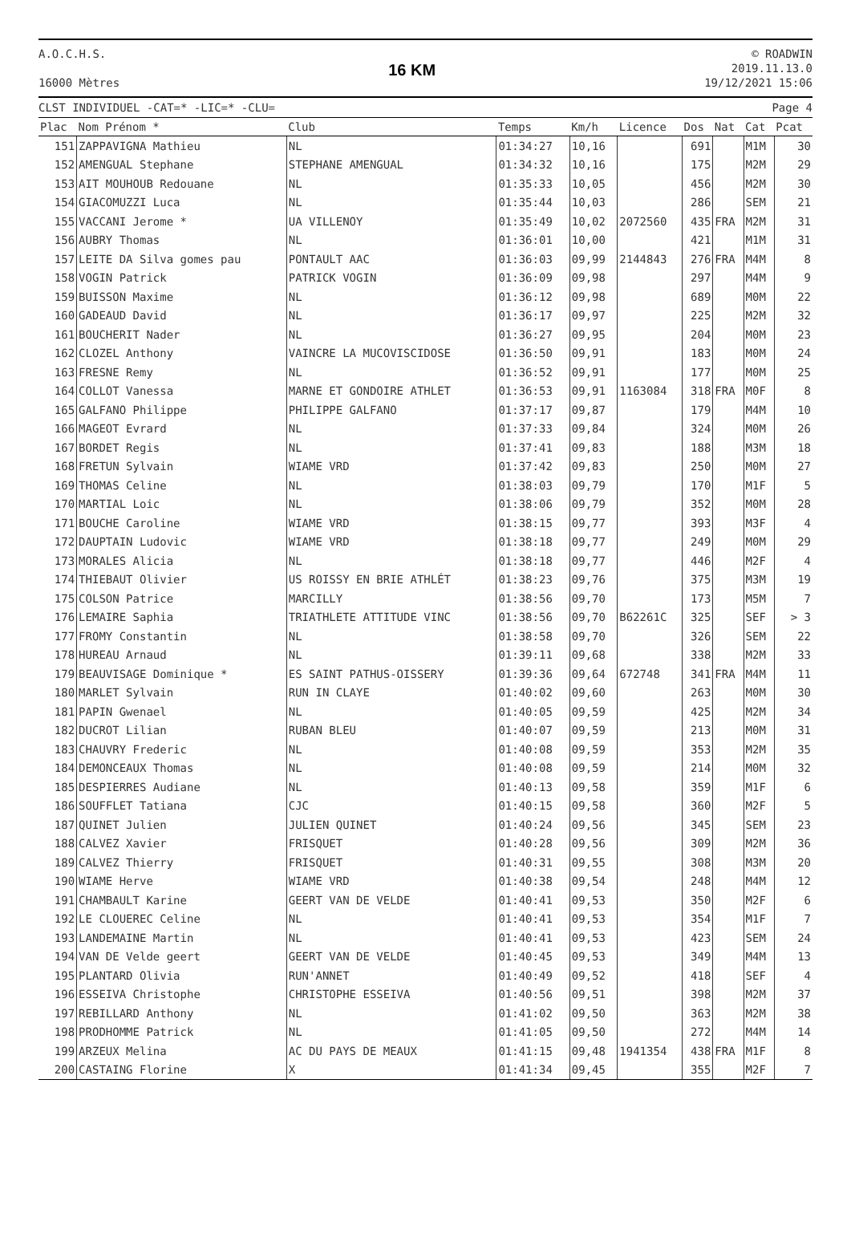A.O.C.H.S.
16000 Mètres
16 KM
© ROADWIN
2019.11.13.0
19/12/2021 15:06
CLST INDIVIDUEL -CAT=* -LIC=* -CLU=
Page 4
| Plac | Nom Prénom * | Club | Temps | Km/h | Licence | Dos | Nat | Cat | Pcat |
| --- | --- | --- | --- | --- | --- | --- | --- | --- | --- |
| 151 | ZAPPAVIGNA Mathieu | NL | 01:34:27 | 10,16 | | 691 | | M1M | 30 |
| 152 | AMENGUAL Stephane | STEPHANE AMENGUAL | 01:34:32 | 10,16 | | 175 | | M2M | 29 |
| 153 | AIT MOUHOUB Redouane | NL | 01:35:33 | 10,05 | | 456 | | M2M | 30 |
| 154 | GIACOMUZZI Luca | NL | 01:35:44 | 10,03 | | 286 | | SEM | 21 |
| 155 | VACCANI Jerome * | UA VILLENOY | 01:35:49 | 10,02 | 2072560 | 435 | FRA | M2M | 31 |
| 156 | AUBRY Thomas | NL | 01:36:01 | 10,00 | | 421 | | M1M | 31 |
| 157 | LEITE DA Silva gomes pau | PONTAULT AAC | 01:36:03 | 09,99 | 2144843 | 276 | FRA | M4M | 8 |
| 158 | VOGIN Patrick | PATRICK VOGIN | 01:36:09 | 09,98 | | 297 | | M4M | 9 |
| 159 | BUISSON Maxime | NL | 01:36:12 | 09,98 | | 689 | | M0M | 22 |
| 160 | GADEAUD David | NL | 01:36:17 | 09,97 | | 225 | | M2M | 32 |
| 161 | BOUCHERIT Nader | NL | 01:36:27 | 09,95 | | 204 | | M0M | 23 |
| 162 | CLOZEL Anthony | VAINCRE LA MUCOVISCIDOSE | 01:36:50 | 09,91 | | 183 | | M0M | 24 |
| 163 | FRESNE Remy | NL | 01:36:52 | 09,91 | | 177 | | M0M | 25 |
| 164 | COLLOT Vanessa | MARNE ET GONDOIRE ATHLET | 01:36:53 | 09,91 | 1163084 | 318 | FRA | M0F | 8 |
| 165 | GALFANO Philippe | PHILIPPE GALFANO | 01:37:17 | 09,87 | | 179 | | M4M | 10 |
| 166 | MAGEOT Evrard | NL | 01:37:33 | 09,84 | | 324 | | M0M | 26 |
| 167 | BORDET Regis | NL | 01:37:41 | 09,83 | | 188 | | M3M | 18 |
| 168 | FRETUN Sylvain | WIAME VRD | 01:37:42 | 09,83 | | 250 | | M0M | 27 |
| 169 | THOMAS Celine | NL | 01:38:03 | 09,79 | | 170 | | M1F | 5 |
| 170 | MARTIAL Loic | NL | 01:38:06 | 09,79 | | 352 | | M0M | 28 |
| 171 | BOUCHE Caroline | WIAME VRD | 01:38:15 | 09,77 | | 393 | | M3F | 4 |
| 172 | DAUPTAIN Ludovic | WIAME VRD | 01:38:18 | 09,77 | | 249 | | M0M | 29 |
| 173 | MORALES Alicia | NL | 01:38:18 | 09,77 | | 446 | | M2F | 4 |
| 174 | THIEBAUT Olivier | US ROISSY EN BRIE ATHLÉT | 01:38:23 | 09,76 | | 375 | | M3M | 19 |
| 175 | COLSON Patrice | MARCILLY | 01:38:56 | 09,70 | | 173 | | M5M | 7 |
| 176 | LEMAIRE Saphia | TRIATHLETE ATTITUDE VINC | 01:38:56 | 09,70 | B62261C | 325 | | SEF | > 3 |
| 177 | FROMY Constantin | NL | 01:38:58 | 09,70 | | 326 | | SEM | 22 |
| 178 | HUREAU Arnaud | NL | 01:39:11 | 09,68 | | 338 | | M2M | 33 |
| 179 | BEAUVISAGE Dominique * | ES SAINT PATHUS-OISSERY | 01:39:36 | 09,64 | 672748 | 341 | FRA | M4M | 11 |
| 180 | MARLET Sylvain | RUN IN CLAYE | 01:40:02 | 09,60 | | 263 | | M0M | 30 |
| 181 | PAPIN Gwenael | NL | 01:40:05 | 09,59 | | 425 | | M2M | 34 |
| 182 | DUCROT Lilian | RUBAN BLEU | 01:40:07 | 09,59 | | 213 | | M0M | 31 |
| 183 | CHAUVRY Frederic | NL | 01:40:08 | 09,59 | | 353 | | M2M | 35 |
| 184 | DEMONCEAUX Thomas | NL | 01:40:08 | 09,59 | | 214 | | M0M | 32 |
| 185 | DESPIERRES Audiane | NL | 01:40:13 | 09,58 | | 359 | | M1F | 6 |
| 186 | SOUFFLET Tatiana | CJC | 01:40:15 | 09,58 | | 360 | | M2F | 5 |
| 187 | QUINET Julien | JULIEN QUINET | 01:40:24 | 09,56 | | 345 | | SEM | 23 |
| 188 | CALVEZ Xavier | FRISQUET | 01:40:28 | 09,56 | | 309 | | M2M | 36 |
| 189 | CALVEZ Thierry | FRISQUET | 01:40:31 | 09,55 | | 308 | | M3M | 20 |
| 190 | WIAME Herve | WIAME VRD | 01:40:38 | 09,54 | | 248 | | M4M | 12 |
| 191 | CHAMBAULT Karine | GEERT VAN DE VELDE | 01:40:41 | 09,53 | | 350 | | M2F | 6 |
| 192 | LE CLOUEREC Celine | NL | 01:40:41 | 09,53 | | 354 | | M1F | 7 |
| 193 | LANDEMAINE Martin | NL | 01:40:41 | 09,53 | | 423 | | SEM | 24 |
| 194 | VAN DE Velde geert | GEERT VAN DE VELDE | 01:40:45 | 09,53 | | 349 | | M4M | 13 |
| 195 | PLANTARD Olivia | RUN'ANNET | 01:40:49 | 09,52 | | 418 | | SEF | 4 |
| 196 | ESSEIVA Christophe | CHRISTOPHE ESSEIVA | 01:40:56 | 09,51 | | 398 | | M2M | 37 |
| 197 | REBILLARD Anthony | NL | 01:41:02 | 09,50 | | 363 | | M2M | 38 |
| 198 | PRODHOMME Patrick | NL | 01:41:05 | 09,50 | | 272 | | M4M | 14 |
| 199 | ARZEUX Melina | AC DU PAYS DE MEAUX | 01:41:15 | 09,48 | 1941354 | 438 | FRA | M1F | 8 |
| 200 | CASTAING Florine | X | 01:41:34 | 09,45 | | 355 | | M2F | 7 |